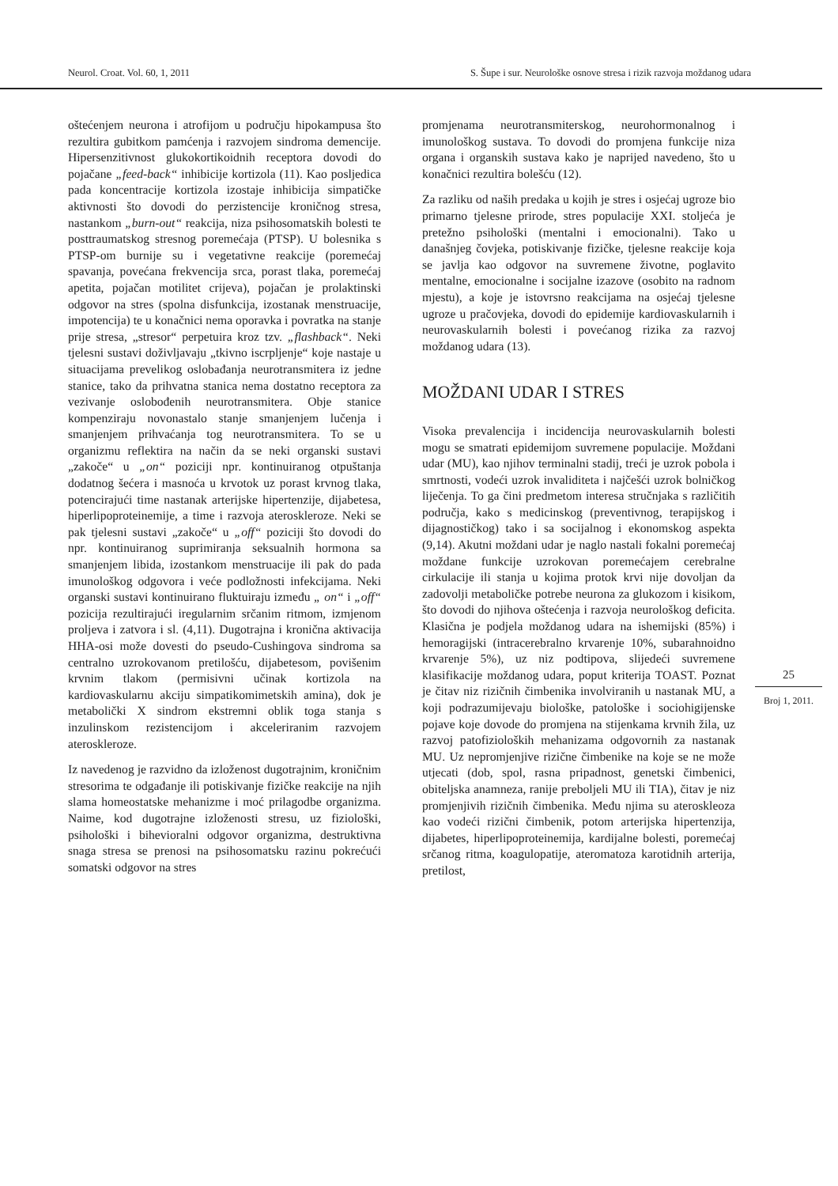Neurol. Croat. Vol. 60, 1, 2011 S. Šupe i sur. Neurološke osnove stresa i rizik razvoja moždanog udara
oštećenjem neurona i atrofijom u području hipokampusa što rezultira gubitkom pamćenja i razvojem sindroma demencije. Hipersenzitivnost glukokortikoidnih receptora dovodi do pojačane „feed-back“ inhibicije kortizola (11). Kao posljedica pada koncentracije kortizola izostaje inhibicija simpatičke aktivnosti što dovodi do perzistencije kroničnog stresa, nastankom „burn-out“ reakcija, niza psihosomatskih bolesti te posttraumatskog stresnog poremećaja (PTSP). U bolesnika s PTSP-om burnije su i vegetativne reakcije (poremećaj spavanja, povećana frekvencija srca, porast tlaka, poremećaj apetita, pojačan motilitet crijeva), pojačan je prolaktinski odgovor na stres (spolna disfunkcija, izostanak menstruacije, impotencija) te u konačnici nema oporavka i povratka na stanje prije stresa, „stresor“ perpetuira kroz tzv. „flashback“. Neki tjelesni sustavi doživljavaju „tkivno iscrpljenje“ koje nastaje u situacijama prevelikog oslobađanja neurotransmitera iz jedne stanice, tako da prihvatna stanica nema dostatno receptora za vezivanje oslobođenih neurotransmitera. Obje stanice kompenziraju novonastalo stanje smanjenjem lučenja i smanjenjem prihvaćanja tog neurotransmitera. To se u organizmu reflektira na način da se neki organski sustavi „zakoče“ u „on“ poziciji npr. kontinuiranog otpuštanja dodatnog šećera i masnoća u krvotok uz porast krvnog tlaka, potencirajući time nastanak arterijske hipertenzije, dijabetesa, hiperlipoproteinemije, a time i razvoja ateroskleroze. Neki se pak tjelesni sustavi „zakoče“ u „off“ poziciji što dovodi do npr. kontinuiranog suprimiranja seksualnih hormona sa smanjenjem libida, izostankom menstruacije ili pak do pada imunološkog odgovora i veće podložnosti infekcijama. Neki organski sustavi kontinuirano fluktuiraju između „ on“ i „off“ pozicija rezultirajući iregularnim srčanim ritmom, izmjenom proljeva i zatvora i sl. (4,11). Dugotrajna i kronična aktivacija HHA-osi može dovesti do pseudo-Cushingova sindroma sa centralno uzrokovanom pretilošću, dijabetesom, povišenim krvnim tlakom (permisivni učinak kortizola na kardiovaskularnu akciju simpatikomimetskih amina), dok je metabolički X sindrom ekstremni oblik toga stanja s inzulinskom rezistencijom i akceleriranim razvojem ateroskleroze.
Iz navedenog je razvidno da izloženost dugotrajnim, kroničnim stresorima te odgađanje ili potiskivanje fizičke reakcije na njih slama homeostatske mehanizme i moć prilagodbe organizma. Naime, kod dugotrajne izloženosti stresu, uz fiziološki, psihološki i bihevioralni odgovor organizma, destruktivna snaga stresa se prenosi na psihosomatsku razinu pokrećući somatski odgovor na stres
promjenama neurotransmiterskog, neurohormonalnog i imunološkog sustava. To dovodi do promjena funkcije niza organa i organskih sustava kako je naprijed navedeno, što u konačnici rezultira bolešću (12).
Za razliku od naših predaka u kojih je stres i osjećaj ugroze bio primarno tjelesne prirode, stres populacije XXI. stoljeća je pretežno psihološki (mentalni i emocionalni). Tako u današnjeg čovjeka, potiskivanje fizičke, tjelesne reakcije koja se javlja kao odgovor na suvremene životne, poglavito mentalne, emocionalne i socijalne izazove (osobito na radnom mjestu), a koje je istovrsno reakcijama na osjećaj tjelesne ugroze u pračovjeka, dovodi do epidemije kardiovaskularnih i neurovaskularnih bolesti i povećanog rizika za razvoj moždanog udara (13).
MOŽDANI UDAR I STRES
Visoka prevalencija i incidencija neurovaskularnih bolesti mogu se smatrati epidemijom suvremene populacije. Moždani udar (MU), kao njihov terminalni stadij, treći je uzrok pobola i smrtnosti, vodeći uzrok invaliditeta i najčešći uzrok bolničkog liječenja. To ga čini predmetom interesa stručnjaka s različitih područja, kako s medicinskog (preventivnog, terapijskog i dijagnostičkog) tako i sa socijalnog i ekonomskog aspekta (9,14). Akutni moždani udar je naglo nastali fokalni poremećaj moždane funkcije uzrokovan poremećajem cerebralne cirkulacije ili stanja u kojima protok krvi nije dovoljan da zadovolji metaboličke potrebe neurona za glukozom i kisikom, što dovodi do njihova oštećenja i razvoja neurološkog deficita. Klasična je podjela moždanog udara na ishemijski (85%) i hemoragijski (intracerebralno krvarenje 10%, subarahnoidno krvarenje 5%), uz niz podtipova, slijedeći suvremene klasifikacije moždanog udara, poput kriterija TOAST. Poznat je čitav niz rizičnih čimbenika involviranih u nastanak MU, a koji podrazumijevaju biološke, patološke i sociohigijenske pojave koje dovode do promjena na stijenkama krvnih žila, uz razvoj patofizioloških mehanizama odgovornih za nastanak MU. Uz nepromjenjive rizične čimbenike na koje se ne može utjecati (dob, spol, rasna pripadnost, genetski čimbenici, obiteljska anamneza, ranije preboljeli MU ili TIA), čitav je niz promjenjivih rizičnih čimbenika. Među njima su ateroskleoza kao vodeći rizični čimbenik, potom arterijska hipertenzija, dijabetes, hiperlipoproteinemija, kardijalne bolesti, poremećaj srčanog ritma, koagulopatije, ateromatoza karotidnih arterija, pretilost,
25
Broj 1, 2011.